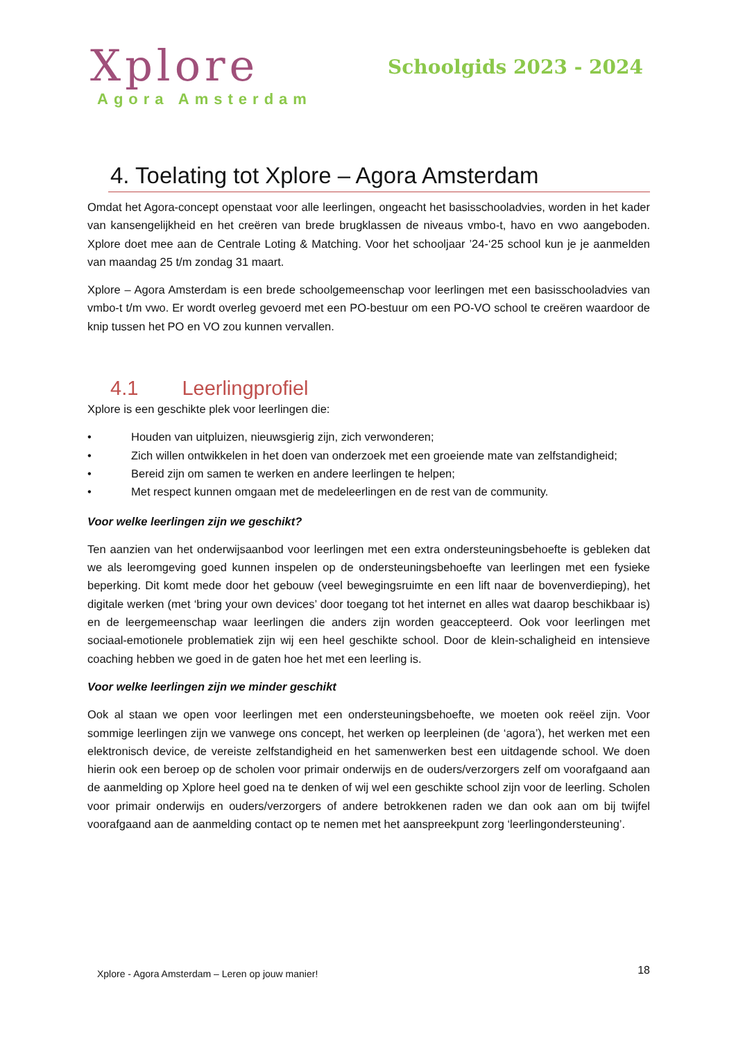Xplore
Agora Amsterdam
Schoolgids 2023 - 2024
4. Toelating tot Xplore – Agora Amsterdam
Omdat het Agora-concept openstaat voor alle leerlingen, ongeacht het basisschooladvies, worden in het kader van kansengelijkheid en het creëren van brede brugklassen de niveaus vmbo-t, havo en vwo aangeboden. Xplore doet mee aan de Centrale Loting & Matching. Voor het schooljaar ’24-‘25 school kun je je aanmelden van maandag 25 t/m zondag 31 maart.
Xplore – Agora Amsterdam is een brede schoolgemeenschap voor leerlingen met een basisschooladvies van vmbo-t t/m vwo. Er wordt overleg gevoerd met een PO-bestuur om een PO-VO school te creëren waardoor de knip tussen het PO en VO zou kunnen vervallen.
4.1 Leerlingprofiel
Xplore is een geschikte plek voor leerlingen die:
• Houden van uitpluizen, nieuwsgierig zijn, zich verwonderen;
• Zich willen ontwikkelen in het doen van onderzoek met een groeiende mate van zelfstandigheid;
• Bereid zijn om samen te werken en andere leerlingen te helpen;
• Met respect kunnen omgaan met de medeleerlingen en de rest van de community.
Voor welke leerlingen zijn we geschikt?
Ten aanzien van het onderwijsaanbod voor leerlingen met een extra ondersteuningsbehoefte is gebleken dat we als leeromgeving goed kunnen inspelen op de ondersteuningsbehoefte van leerlingen met een fysieke beperking. Dit komt mede door het gebouw (veel bewegingsruimte en een lift naar de bovenverdieping), het digitale werken (met ‘bring your own devices’ door toegang tot het internet en alles wat daarop beschikbaar is) en de leergemeenschap waar leerlingen die anders zijn worden geaccepteerd. Ook voor leerlingen met sociaal-emotionele problematiek zijn wij een heel geschikte school. Door de klein-schaligheid en intensieve coaching hebben we goed in de gaten hoe het met een leerling is.
Voor welke leerlingen zijn we minder geschikt
Ook al staan we open voor leerlingen met een ondersteuningsbehoefte, we moeten ook reëel zijn. Voor sommige leerlingen zijn we vanwege ons concept, het werken op leerpleinen (de ‘agora’), het werken met een elektronisch device, de vereiste zelfstandigheid en het samenwerken best een uitdagende school. We doen hierin ook een beroep op de scholen voor primair onderwijs en de ouders/verzorgers zelf om voorafgaand aan de aanmelding op Xplore heel goed na te denken of wij wel een geschikte school zijn voor de leerling. Scholen voor primair onderwijs en ouders/verzorgers of andere betrokkenen raden we dan ook aan om bij twijfel voorafgaand aan de aanmelding contact op te nemen met het aanspreekpunt zorg ‘leerlingondersteuning’.
Xplore - Agora Amsterdam – Leren op jouw manier! 18